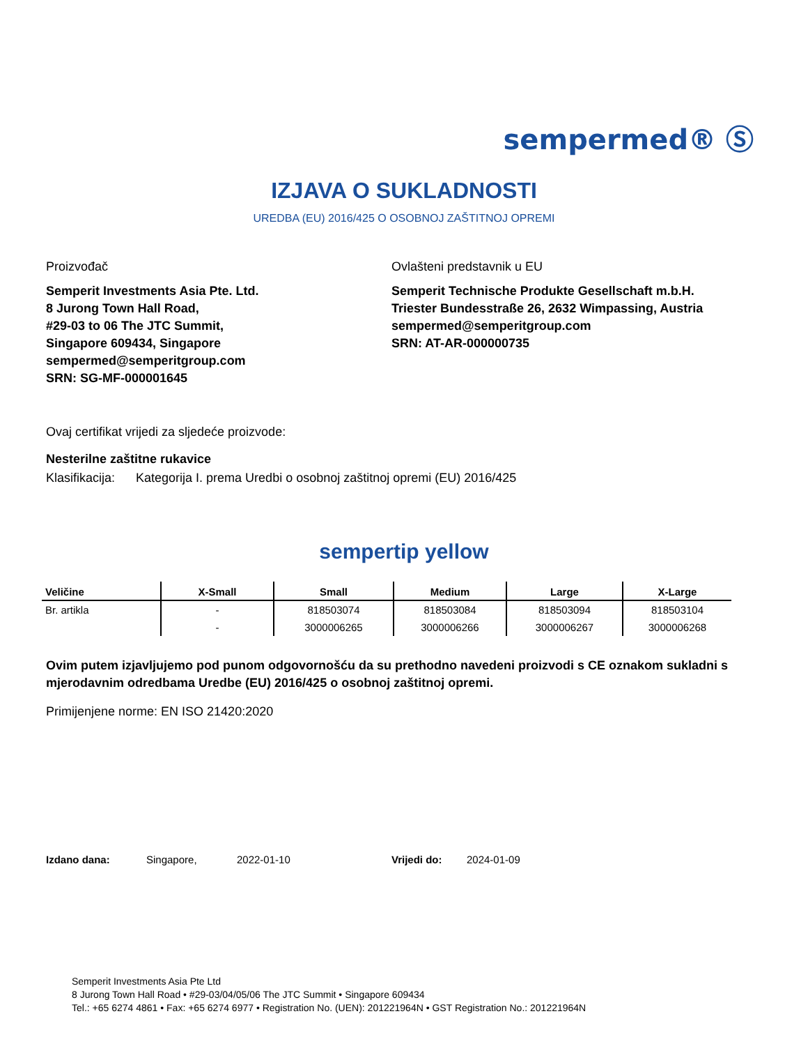sempermed® Ⓢ
IZJAVA O SUKLADNOSTI
UREDBA (EU) 2016/425 O OSOBNOJ ZAŠTITNOJ OPREMI
Proizvođač
Semperit Investments Asia Pte. Ltd.
8 Jurong Town Hall Road,
#29-03 to 06 The JTC Summit,
Singapore 609434, Singapore
sempermed@semperitgroup.com
SRN: SG-MF-000001645
Ovlašteni predstavnik u EU
Semperit Technische Produkte Gesellschaft m.b.H.
Triester Bundesstraße 26, 2632 Wimpassing, Austria
sempermed@semperitgroup.com
SRN: AT-AR-000000735
Ovaj certifikat vrijedi za sljedeće proizvode:
Nesterilne zaštitne rukavice
Klasifikacija: Kategorija I. prema Uredbi o osobnoj zaštitnoj opremi (EU) 2016/425
sempertip yellow
| Veličine | X-Small | Small | Medium | Large | X-Large |
| --- | --- | --- | --- | --- | --- |
| Br. artikla | - | 818503074 | 818503084 | 818503094 | 818503104 |
| | - | 3000006265 | 3000006266 | 3000006267 | 3000006268 |
Ovim putem izjavljujemo pod punom odgovornošću da su prethodno navedeni proizvodi s CE oznakom sukladni s mjerodavnim odredbama Uredbe (EU) 2016/425 o osobnoj zaštitnoj opremi.
Primijenjene norme: EN ISO 21420:2020
Izdano dana: Singapore, 2022-01-10 Vrijedi do: 2024-01-09
Semperit Investments Asia Pte Ltd
8 Jurong Town Hall Road • #29-03/04/05/06 The JTC Summit • Singapore 609434
Tel.: +65 6274 4861 • Fax: +65 6274 6977 • Registration No. (UEN): 201221964N • GST Registration No.: 201221964N